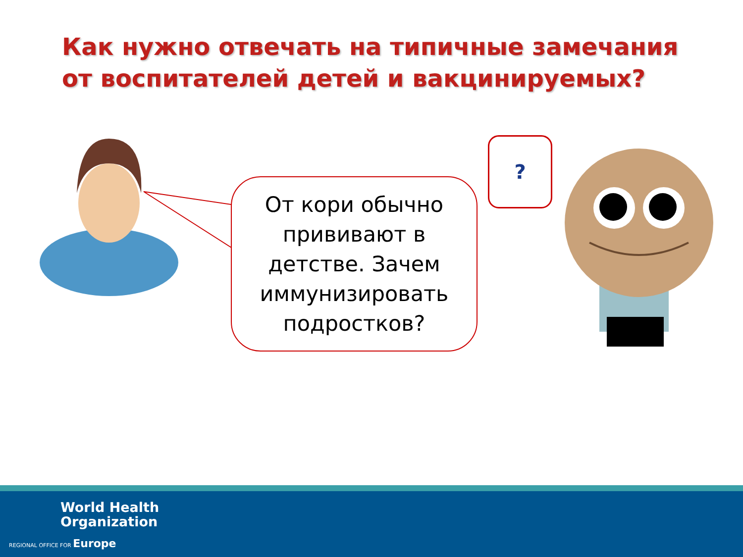Как нужно отвечать на типичные замечания от воспитателей детей и вакцинируемых?
От кори обычно
прививают в
детстве. Зачем
иммунизировать
подростков?
?
World Health
Organization
REGIONAL OFFICE FOR Europe